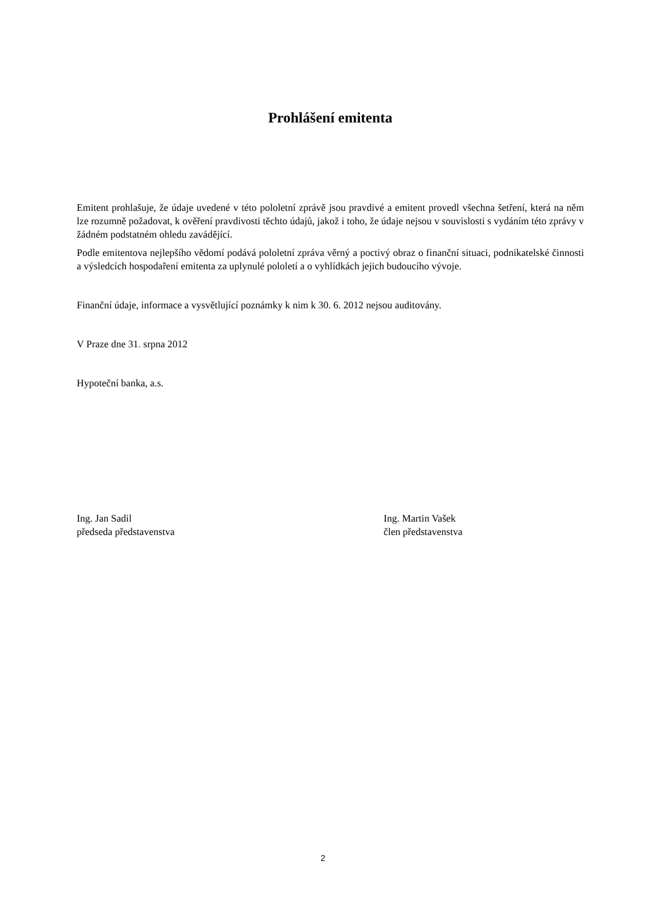Prohlášení emitenta
Emitent prohlašuje, že údaje uvedené v této pololetní zprávě jsou pravdivé a emitent provedl všechna šetření, která na něm lze rozumně požadovat, k ověření pravdivosti těchto údajů, jakož i toho, že údaje nejsou v souvislosti s vydáním této zprávy v žádném podstatném ohledu zavádějící.
Podle emitentova nejlepšího vědomí podává pololetní zpráva věrný a poctivý obraz o finanční situaci, podnikatelské činnosti a výsledcích hospodaření emitenta za uplynulé pololetí a o vyhlídkách jejich budoucího vývoje.
Finanční údaje, informace a vysvětlující poznámky k nim k 30. 6. 2012 nejsou auditovány.
V Praze dne 31. srpna 2012
Hypoteční banka, a.s.
Ing. Jan Sadil
předseda představenstva
Ing. Martin Vašek
člen představenstva
2